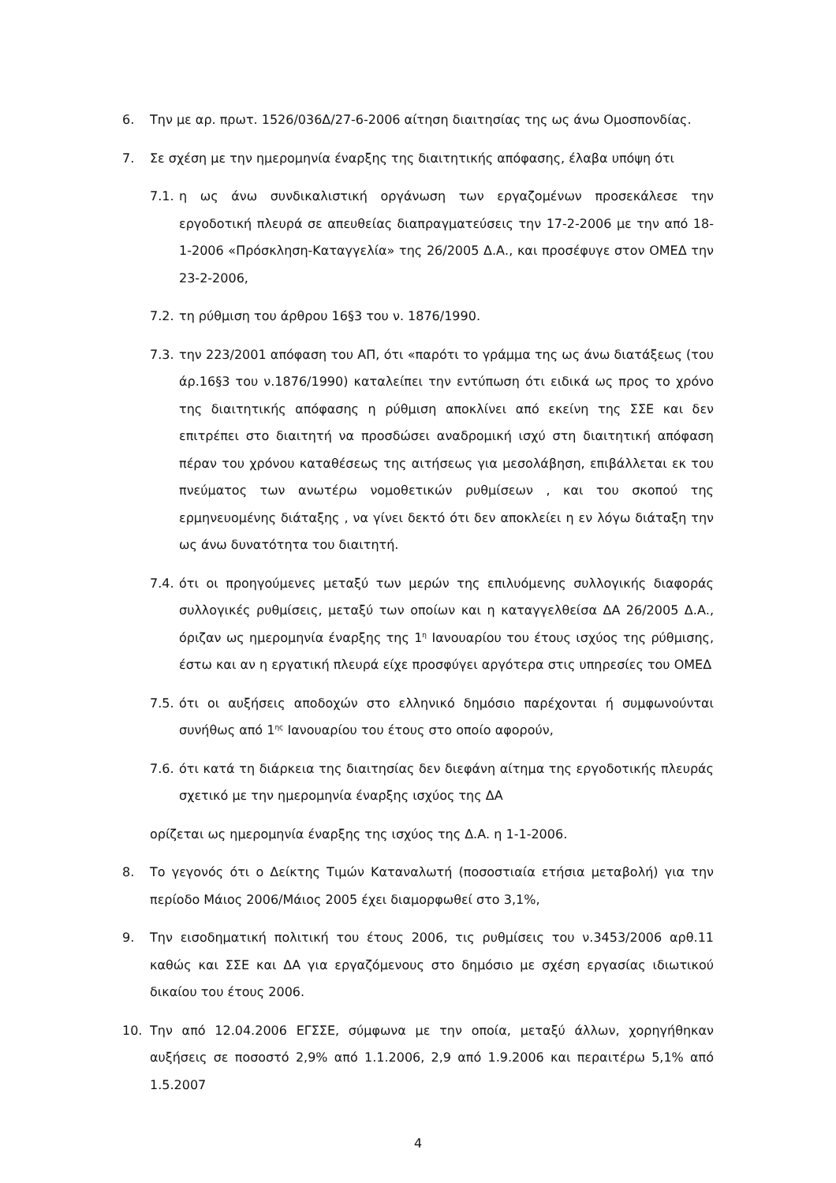6. Την με αρ. πρωτ. 1526/036Δ/27-6-2006 αίτηση διαιτησίας της ως άνω Ομοσπονδίας.
7. Σε σχέση με την ημερομηνία έναρξης της διαιτητικής απόφασης, έλαβα υπόψη ότι
7.1.
η ως άνω συνδικαλιστική οργάνωση των εργαζομένων προσεκάλεσε την εργοδοτική πλευρά σε απευθείας διαπραγματεύσεις την 17-2-2006 με την από 18-1-2006 «Πρόσκληση-Καταγγελία» της 26/2005 Δ.Α., και προσέφυγε στον ΟΜΕΔ την 23-2-2006,
7.2.
τη ρύθμιση του άρθρου 16§3 του ν. 1876/1990.
7.3.
την 223/2001 απόφαση του ΑΠ, ότι «παρότι το γράμμα της ως άνω διατάξεως (του άρ.16§3 του ν.1876/1990) καταλείπει την εντύπωση ότι ειδικά ως προς το χρόνο της διαιτητικής απόφασης η ρύθμιση αποκλίνει από εκείνη της ΣΣΕ και δεν επιτρέπει στο διαιτητή να προσδώσει αναδρομική ισχύ στη διαιτητική απόφαση πέραν του χρόνου καταθέσεως της αιτήσεως για μεσολάβηση, επιβάλλεται εκ του πνεύματος των ανωτέρω νομοθετικών ρυθμίσεων , και του σκοπού της ερμηνευομένης διάταξης , να γίνει δεκτό ότι δεν αποκλείει η εν λόγω διάταξη την ως άνω δυνατότητα του διαιτητή.
7.4.
ότι οι προηγούμενες μεταξύ των μερών της επιλυόμενης συλλογικής διαφοράς συλλογικές ρυθμίσεις, μεταξύ των οποίων και η καταγγελθείσα ΔΑ 26/2005 Δ.Α., όριζαν ως ημερομηνία έναρξης της 1<sup>η</sup> Ιανουαρίου του έτους ισχύος της ρύθμισης, έστω και αν η εργατική πλευρά είχε προσφύγει αργότερα στις υπηρεσίες του ΟΜΕΔ
7.5.
ότι οι αυξήσεις αποδοχών στο ελληνικό δημόσιο παρέχονται ή συμφωνούνται συνήθως από 1<sup>ης</sup> Ιανουαρίου του έτους στο οποίο αφορούν,
7.6.
ότι κατά τη διάρκεια της διαιτησίας δεν διεφάνη αίτημα της εργοδοτικής πλευράς σχετικό με την ημερομηνία έναρξης ισχύος της ΔΑ
ορίζεται ως ημερομηνία έναρξης της ισχύος της Δ.Α. η 1-1-2006.
8. Το γεγονός ότι ο Δείκτης Τιμών Καταναλωτή (ποσοστιαία ετήσια μεταβολή) για την περίοδο Μάιος 2006/Μάιος 2005 έχει διαμορφωθεί στο 3,1%,
9. Την εισοδηματική πολιτική του έτους 2006, τις ρυθμίσεις του ν.3453/2006 αρθ.11 καθώς και ΣΣΕ και ΔΑ για εργαζόμενους στο δημόσιο με σχέση εργασίας ιδιωτικού δικαίου του έτους 2006.
10. Την από 12.04.2006 ΕΓΣΣΕ, σύμφωνα με την οποία, μεταξύ άλλων, χορηγήθηκαν αυξήσεις σε ποσοστό 2,9% από 1.1.2006, 2,9 από 1.9.2006 και περαιτέρω 5,1% από 1.5.2007
4